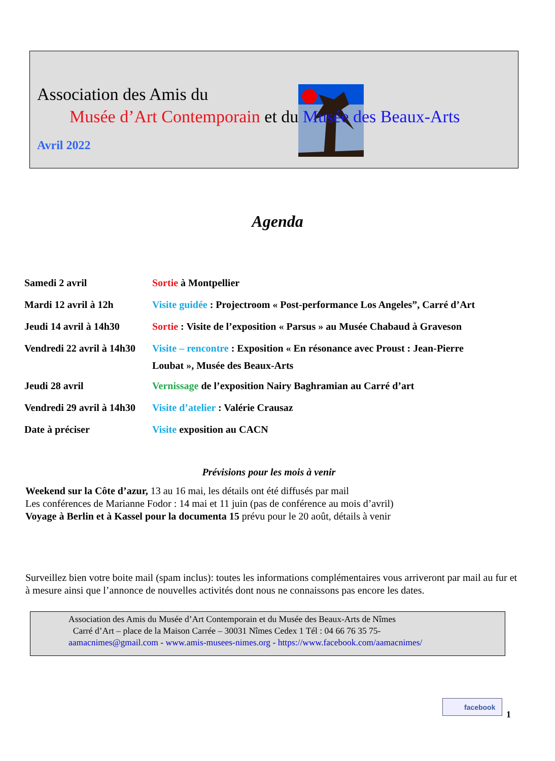Association des Amis du
Musée d’Art Contemporain et du Musée des Beaux-Arts
Avril 2022
Agenda
| Samedi 2 avril | Sortie à Montpellier |
| Mardi 12 avril à 12h | Visite guidée : Projectroom « Post-performance Los Angeles”, Carré d’Art |
| Jeudi 14 avril à 14h30 | Sortie : Visite de l’exposition « Parsus » au Musée Chabaud à Graveson |
| Vendredi 22 avril à 14h30 | Visite – rencontre : Exposition « En résonance avec Proust : Jean-Pierre Loubat », Musée des Beaux-Arts |
| Jeudi 28 avril | Vernissage de l’exposition Nairy Baghramian au Carré d’art |
| Vendredi 29 avril à 14h30 | Visite d’atelier : Valérie Crausaz |
| Date à préciser | Visite exposition au CACN |
Prévisions pour les mois à venir
Weekend sur la Côte d’azur, 13 au 16 mai, les détails ont été diffusés par mail
Les conférences de Marianne Fodor : 14 mai et 11 juin (pas de conférence au mois d’avril)
Voyage à Berlin et à Kassel pour la documenta 15 prévu pour le 20 août, détails à venir
Surveillez bien votre boite mail (spam inclus): toutes les informations complémentaires vous arriveront par mail au fur et à mesure ainsi que l’annonce de nouvelles activités dont nous ne connaissons pas encore les dates.
Association des Amis du Musée d’Art Contemporain et du Musée des Beaux-Arts de Nîmes
Carré d’Art – place de la Maison Carrée – 30031 Nîmes Cedex 1 Tél : 04 66 76 35 75-
aamacnimes@gmail.com - www.amis-musees-nimes.org - https://www.facebook.com/aamacnimes/
facebook
1